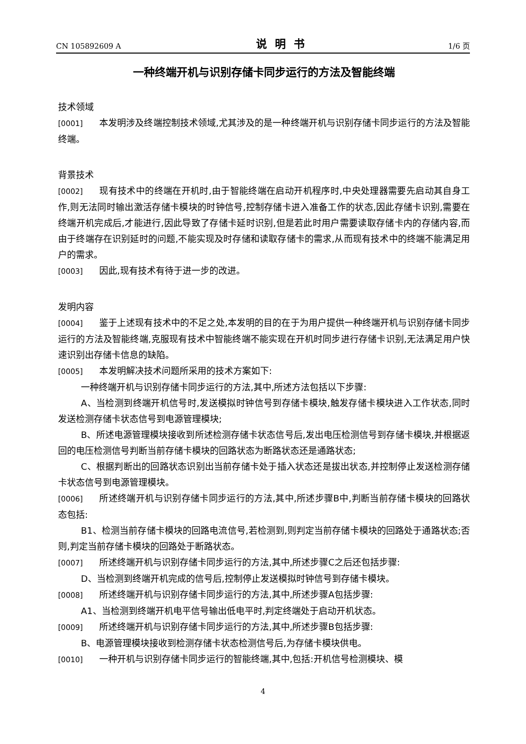CN 105892609 A 说明书 1/6 页
一种终端开机与识别存储卡同步运行的方法及智能终端
技术领域
[0001] 本发明涉及终端控制技术领域,尤其涉及的是一种终端开机与识别存储卡同步运行的方法及智能终端。
背景技术
[0002] 现有技术中的终端在开机时,由于智能终端在启动开机程序时,中央处理器需要先启动其自身工作,则无法同时输出激活存储卡模块的时钟信号,控制存储卡进入准备工作的状态,因此存储卡识别,需要在终端开机完成后,才能进行,因此导致了存储卡延时识别,但是若此时用户需要读取存储卡内的存储内容,而由于终端存在识别延时的问题,不能实现及时存储和读取存储卡的需求,从而现有技术中的终端不能满足用户的需求。
[0003] 因此,现有技术有待于进一步的改进。
发明内容
[0004] 鉴于上述现有技术中的不足之处,本发明的目的在于为用户提供一种终端开机与识别存储卡同步运行的方法及智能终端,克服现有技术中智能终端不能实现在开机时同步进行存储卡识别,无法满足用户快速识别出存储卡信息的缺陷。
[0005] 本发明解决技术问题所采用的技术方案如下:
一种终端开机与识别存储卡同步运行的方法,其中,所述方法包括以下步骤:
A、当检测到终端开机信号时,发送模拟时钟信号到存储卡模块,触发存储卡模块进入工作状态,同时发送检测存储卡状态信号到电源管理模块;
B、所述电源管理模块接收到所述检测存储卡状态信号后,发出电压检测信号到存储卡模块,并根据返回的电压检测信号判断当前存储卡模块的回路状态为断路状态还是通路状态;
C、根据判断出的回路状态识别出当前存储卡处于插入状态还是拔出状态,并控制停止发送检测存储卡状态信号到电源管理模块。
[0006] 所述终端开机与识别存储卡同步运行的方法,其中,所述步骤B中,判断当前存储卡模块的回路状态包括:
B1、检测当前存储卡模块的回路电流信号,若检测到,则判定当前存储卡模块的回路处于通路状态;否则,判定当前存储卡模块的回路处于断路状态。
[0007] 所述终端开机与识别存储卡同步运行的方法,其中,所述步骤C之后还包括步骤:
D、当检测到终端开机完成的信号后,控制停止发送模拟时钟信号到存储卡模块。
[0008] 所述终端开机与识别存储卡同步运行的方法,其中,所述步骤A包括步骤:
A1、当检测到终端开机电平信号输出低电平时,判定终端处于启动开机状态。
[0009] 所述终端开机与识别存储卡同步运行的方法,其中,所述步骤B包括步骤:
B、电源管理模块接收到检测存储卡状态检测信号后,为存储卡模块供电。
[0010] 一种开机与识别存储卡同步运行的智能终端,其中,包括:开机信号检测模块、模
4